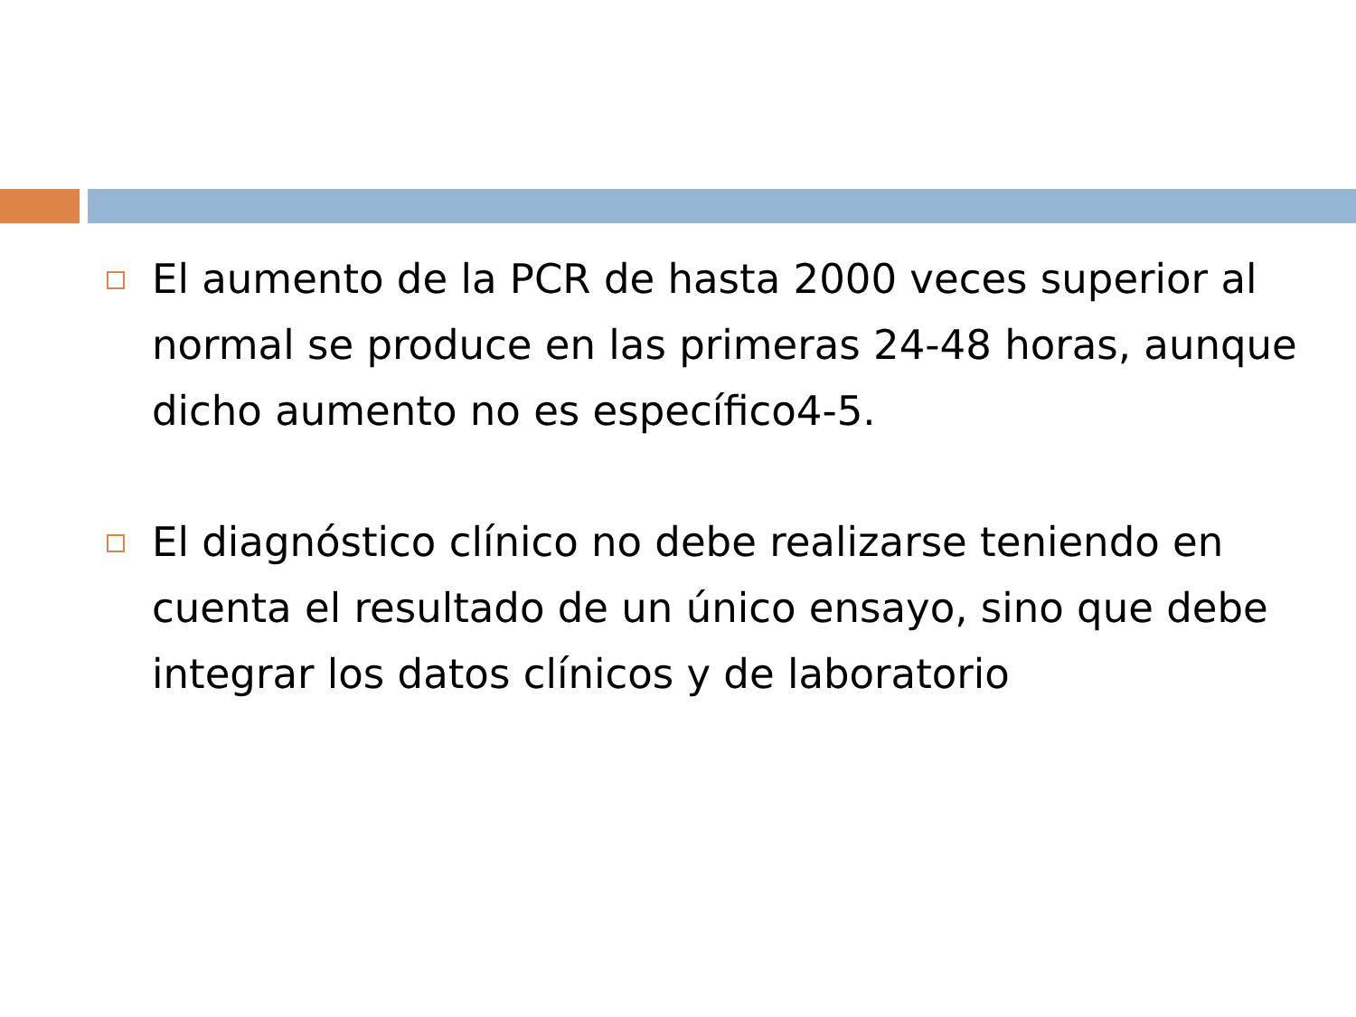El aumento de la PCR de hasta 2000 veces superior al normal se produce en las primeras 24-48 horas, aunque dicho aumento no es específico4-5.
El diagnóstico clínico no debe realizarse teniendo en cuenta el resultado de un único ensayo, sino que debe integrar los datos clínicos y de laboratorio